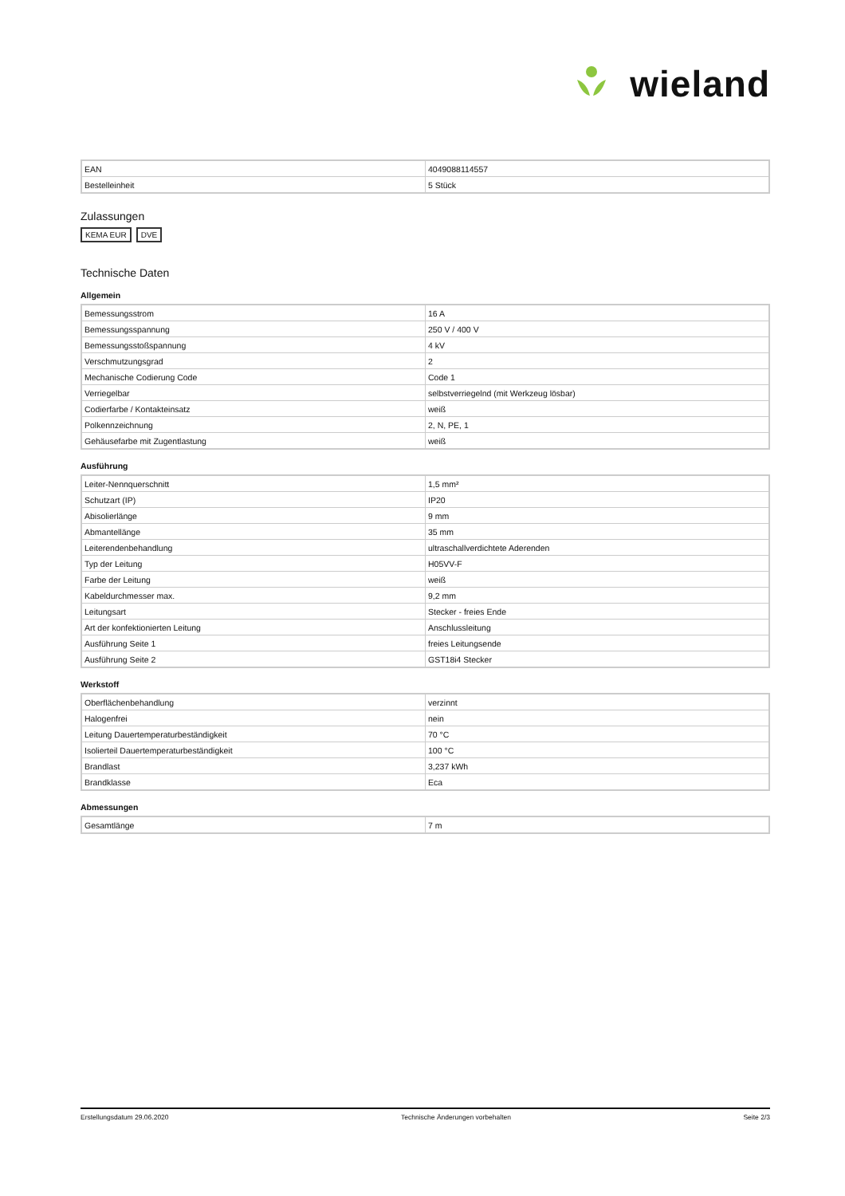wieland
| EAN | 4049088114557 |
| Bestelleinheit | 5 Stück |
Zulassungen
KEMA EUR DVE
Technische Daten
Allgemein
| Bemessungsstrom | 16 A |
| Bemessungsspannung | 250 V / 400 V |
| Bemessungsstoßspannung | 4 kV |
| Verschmutzungsgrad | 2 |
| Mechanische Codierung Code | Code 1 |
| Verriegelbar | selbstverriegelnd (mit Werkzeug lösbar) |
| Codierfarbe / Kontakteinsatz | weiß |
| Polkennzeichnung | 2, N, PE, 1 |
| Gehäusefarbe mit Zugentlastung | weiß |
Ausführung
| Leiter-Nennquerschnitt | 1,5 mm² |
| Schutzart (IP) | IP20 |
| Abisolierlänge | 9 mm |
| Abmantellänge | 35 mm |
| Leiterendenbehandlung | ultraschallverdichtete Aderenden |
| Typ der Leitung | H05VV-F |
| Farbe der Leitung | weiß |
| Kabeldurchmesser max. | 9,2 mm |
| Leitungsart | Stecker - freies Ende |
| Art der konfektionierten Leitung | Anschlussleitung |
| Ausführung Seite 1 | freies Leitungsende |
| Ausführung Seite 2 | GST18i4 Stecker |
Werkstoff
| Oberflächenbehandlung | verzinnt |
| Halogenfrei | nein |
| Leitung Dauertemperaturbeständigkeit | 70 °C |
| Isolierteil Dauertemperaturbeständigkeit | 100 °C |
| Brandlast | 3,237 kWh |
| Brandklasse | Eca |
Abmessungen
| Gesamtlänge | 7 m |
Erstellungsdatum 29.06.2020 Technische Änderungen vorbehalten Seite 2/3